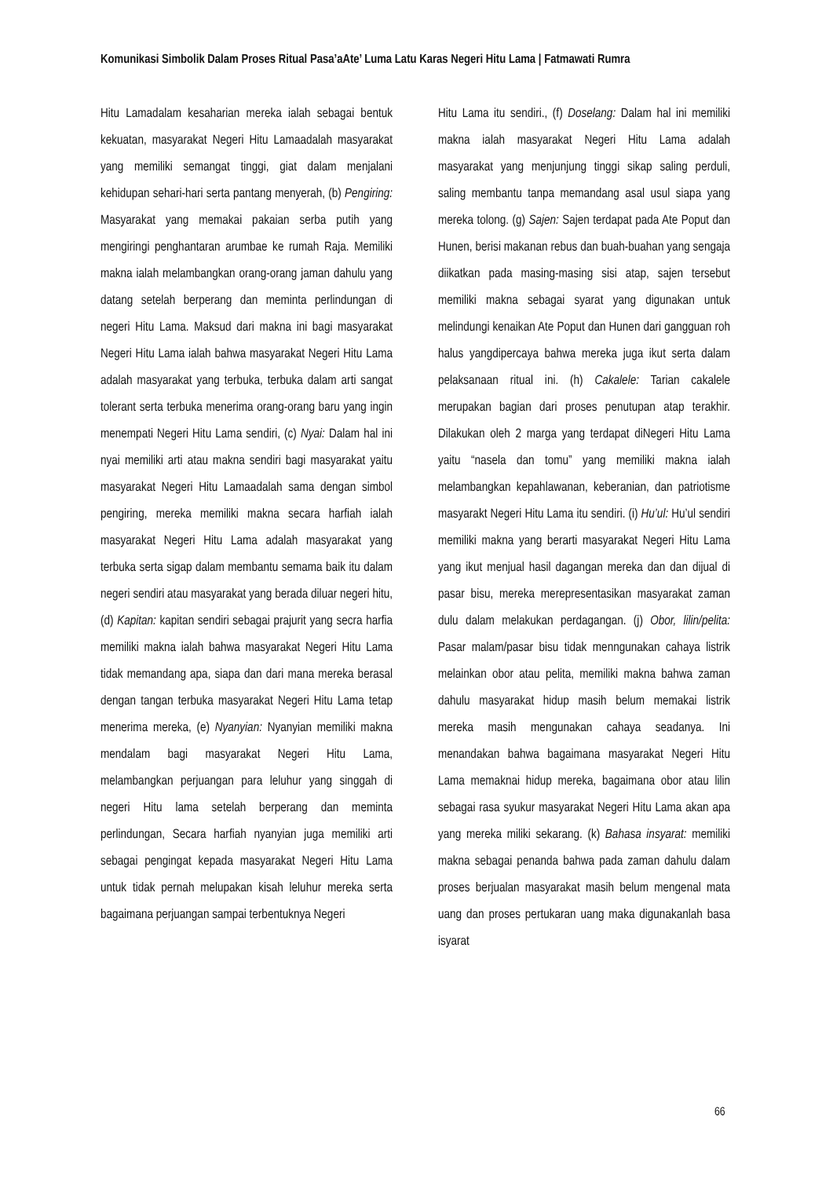Komunikasi Simbolik Dalam Proses Ritual Pasa’aAte’ Luma Latu Karas Negeri Hitu Lama | Fatmawati Rumra
Hitu Lamadalam kesaharian mereka ialah sebagai bentuk kekuatan, masyarakat Negeri Hitu Lamaadalah masyarakat yang memiliki semangat tinggi, giat dalam menjalani kehidupan sehari-hari serta pantang menyerah, (b) Pengiring: Masyarakat yang memakai pakaian serba putih yang mengiringi penghantaran arumbae ke rumah Raja. Memiliki makna ialah melambangkan orang-orang jaman dahulu yang datang setelah berperang dan meminta perlindungan di negeri Hitu Lama. Maksud dari makna ini bagi masyarakat Negeri Hitu Lama ialah bahwa masyarakat Negeri Hitu Lama adalah masyarakat yang terbuka, terbuka dalam arti sangat tolerant serta terbuka menerima orang-orang baru yang ingin menempati Negeri Hitu Lama sendiri, (c) Nyai: Dalam hal ini nyai memiliki arti atau makna sendiri bagi masyarakat yaitu masyarakat Negeri Hitu Lamaadalah sama dengan simbol pengiring, mereka memiliki makna secara harfiah ialah masyarakat Negeri Hitu Lama adalah masyarakat yang terbuka serta sigap dalam membantu semama baik itu dalam negeri sendiri atau masyarakat yang berada diluar negeri hitu, (d) Kapitan: kapitan sendiri sebagai prajurit yang secra harfia memiliki makna ialah bahwa masyarakat Negeri Hitu Lama tidak memandang apa, siapa dan dari mana mereka berasal dengan tangan terbuka masyarakat Negeri Hitu Lama tetap menerima mereka, (e) Nyanyian: Nyanyian memiliki makna mendalam bagi masyarakat Negeri Hitu Lama, melambangkan perjuangan para leluhur yang singgah di negeri Hitu lama setelah berperang dan meminta perlindungan, Secara harfiah nyanyian juga memiliki arti sebagai pengingat kepada masyarakat Negeri Hitu Lama untuk tidak pernah melupakan kisah leluhur mereka serta bagaimana perjuangan sampai terbentuknya Negeri
Hitu Lama itu sendiri., (f) Doselang: Dalam hal ini memiliki makna ialah masyarakat Negeri Hitu Lama adalah masyarakat yang menjunjung tinggi sikap saling perduli, saling membantu tanpa memandang asal usul siapa yang mereka tolong. (g) Sajen: Sajen terdapat pada Ate Poput dan Hunen, berisi makanan rebus dan buah-buahan yang sengaja diikatkan pada masing-masing sisi atap, sajen tersebut memiliki makna sebagai syarat yang digunakan untuk melindungi kenaikan Ate Poput dan Hunen dari gangguan roh halus yangdipercaya bahwa mereka juga ikut serta dalam pelaksanaan ritual ini. (h) Cakalele: Tarian cakalele merupakan bagian dari proses penutupan atap terakhir. Dilakukan oleh 2 marga yang terdapat diNegeri Hitu Lama yaitu “nasela dan tomu” yang memiliki makna ialah melambangkan kepahlawanan, keberanian, dan patriotisme masyarakt Negeri Hitu Lama itu sendiri. (i) Hu’ul: Hu’ul sendiri memiliki makna yang berarti masyarakat Negeri Hitu Lama yang ikut menjual hasil dagangan mereka dan dan dijual di pasar bisu, mereka merepresentasikan masyarakat zaman dulu dalam melakukan perdagangan. (j) Obor, lilin/pelita: Pasar malam/pasar bisu tidak menngunakan cahaya listrik melainkan obor atau pelita, memiliki makna bahwa zaman dahulu masyarakat hidup masih belum memakai listrik mereka masih mengunakan cahaya seadanya. Ini menandakan bahwa bagaimana masyarakat Negeri Hitu Lama memaknai hidup mereka, bagaimana obor atau lilin sebagai rasa syukur masyarakat Negeri Hitu Lama akan apa yang mereka miliki sekarang. (k) Bahasa insyarat: memiliki makna sebagai penanda bahwa pada zaman dahulu dalam proses berjualan masyarakat masih belum mengenal mata uang dan proses pertukaran uang maka digunakanlah basa isyarat
66